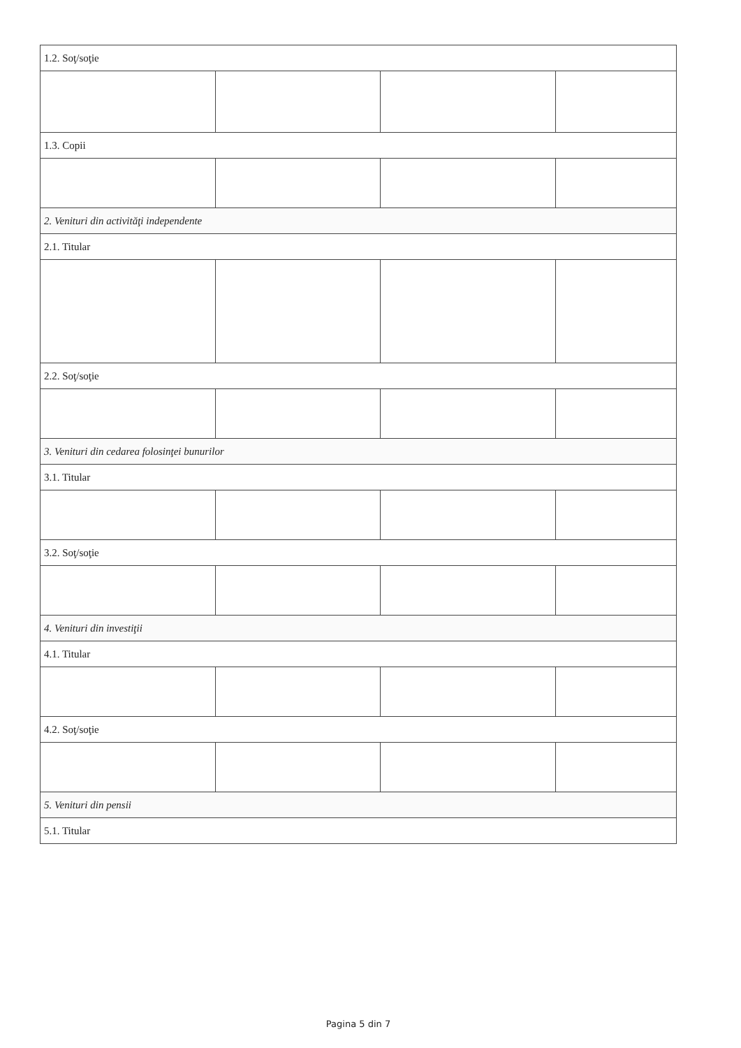| 1.2. Soţ/soţie | | | |
| 1.3. Copii | | | |
| 2. Venituri din activităţi independente | | | |
| 2.1. Titular | | | |
| 2.2. Soţ/soţie | | | |
| 3. Venituri din cedarea folosinţei bunurilor | | | |
| 3.1. Titular | | | |
| 3.2. Soţ/soţie | | | |
| 4. Venituri din investiţii | | | |
| 4.1. Titular | | | |
| 4.2. Soţ/soţie | | | |
| 5. Venituri din pensii | | | |
| 5.1. Titular | | | |
Pagina 5 din 7